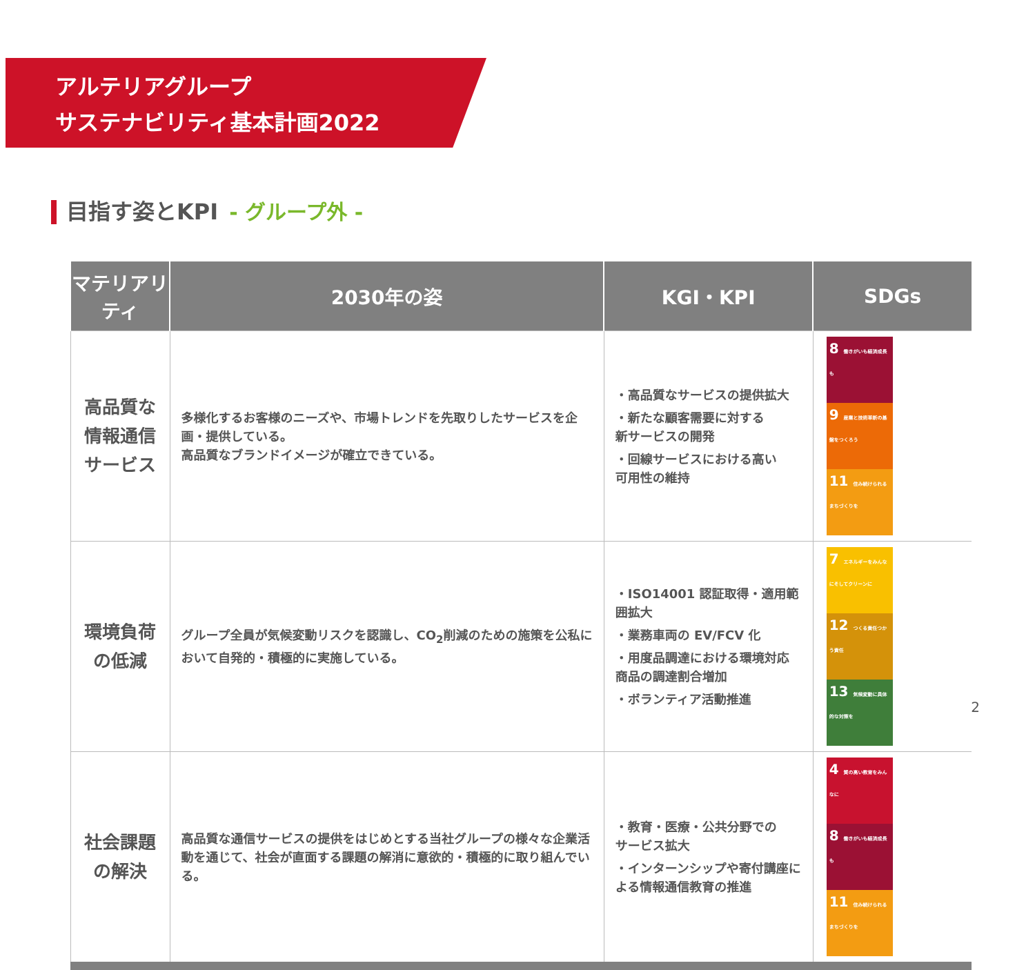アルテリアグループ
サステナビリティ基本計画2022
目指す姿とKPI - グループ外 -
| マテリアリティ | 2030年の姿 | KGI・KPI | SDGs |
| --- | --- | --- | --- |
| 高品質な 情報通信サービス | 多様化するお客様のニーズや、市場トレンドを先取りしたサービスを企画・提供している。 高品質なブランドイメージが確立できている。 | ・高品質なサービスの提供拡大 ・新たな顧客需要に対する 新サービスの開発 ・回線サービスにおける高い 可用性の維持 | 8 働きがいも経済成長も 9 産業と技術革新の基盤をつくろう 11 住み続けられるまちづくりを |
| 環境負荷の低減 | グループ全員が気候変動リスクを認識し、CO<sub>2</sub>削減のための施策を公私において自発的・積極的に実施している。 | ・ISO14001 認証取得・適用範囲拡大 ・業務車両の EV/FCV 化 ・用度品調達における環境対応商品の調達割合増加 ・ボランティア活動推進 | 7 エネルギーをみんなにそしてクリーンに 12 つくる責任つかう責任 13 気候変動に具体的な対策を |
| 社会課題の解決 | 高品質な通信サービスの提供をはじめとする当社グループの様々な企業活動を通じて、社会が直面する課題の解消に意欲的・積極的に取り組んでいる。 | ・教育・医療・公共分野での サービス拡大 ・インターンシップや寄付講座による情報通信教育の推進 | 4 質の高い教育をみんなに 8 働きがいも経済成長も 11 住み続けられるまちづくりを |
2